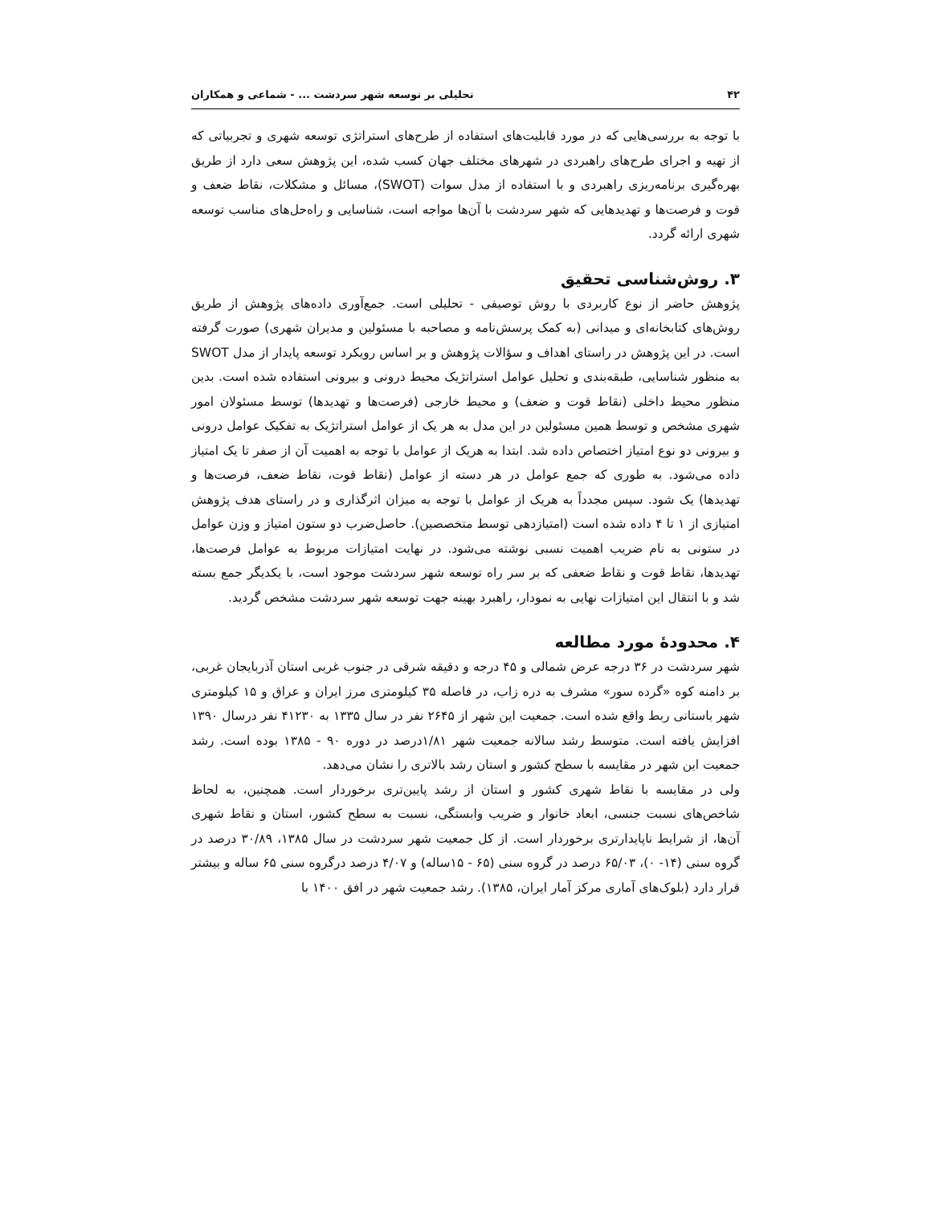۴۲ تحلیلی بر توسعه شهر سردشت ... - شماعی و همکاران
با توجه به بررسی‌هایی که در مورد قابلیت‌های استفاده از طرح‌های استراتژی توسعه شهری و تجربیاتی که از تهیه و اجرای طرح‌های راهبردی در شهرهای مختلف جهان کسب شده، این پژوهش سعی دارد از طریق بهره‌گیری برنامه‌ریزی راهبردی و با استفاده از مدل سوات (SWOT)، مسائل و مشکلات، نقاط ضعف و قوت و فرصت‌ها و تهدیدهایی که شهر سردشت با آن‌ها مواجه است، شناسایی و راه‌حل‌های مناسب توسعه شهری ارائه گردد.
۳. روش‌شناسی تحقیق
پژوهش حاضر از نوع کاربردی با روش توصیفی - تحلیلی است. جمع‌آوری داده‌های پژوهش از طریق روش‌های کتابخانه‌ای و میدانی (به کمک پرسش‌نامه و مصاحبه با مسئولین و مدیران شهری) صورت گرفته است. در این پژوهش در راستای اهداف و سؤالات پژوهش و بر اساس رویکرد توسعه پایدار از مدل SWOT به منظور شناسایی، طبقه‌بندی و تحلیل عوامل استراتژیک محیط درونی و بیرونی استفاده شده است. بدین منظور محیط داخلی (نقاط قوت و ضعف) و محیط خارجی (فرصت‌ها و تهدیدها) توسط مسئولان امور شهری مشخص و توسط همین مسئولین در این مدل به هر یک از عوامل استراتژیک به تفکیک عوامل درونی و بیرونی دو نوع امتیاز اختصاص داده شد. ابتدا به هریک از عوامل با توجه به اهمیت آن از صفر تا یک امتیاز داده می‌شود. به طوری که جمع عوامل در هر دسته از عوامل (نقاط قوت، نقاط ضعف، فرصت‌ها و تهدیدها) یک شود. سپس مجدداً به هریک از عوامل با توجه به میزان اثرگذاری و در راستای هدف پژوهش امتیازی از ۱ تا ۴ داده شده است (امتیازدهی توسط متخصصین). حاصل‌ضرب دو ستون امتیاز و وزن عوامل در ستونی به نام ضریب اهمیت نسبی نوشته می‌شود. در نهایت امتیازات مربوط به عوامل فرصت‌ها، تهدیدها، نقاط قوت و نقاط ضعفی که بر سر راه توسعه شهر سردشت موجود است، با یکدیگر جمع بسته شد و با انتقال این امتیازات نهایی به نمودار، راهبرد بهینه جهت توسعه شهر سردشت مشخص گردید.
۴. محدودهٔ مورد مطالعه
شهر سردشت در ۳۶ درجه عرض شمالی و ۴۵ درجه و دقیقه شرقی در جنوب غربی استان آذربایجان غربی، بر دامنه کوه «گرده سور» مشرف به دره زاب، در فاصله ۳۵ کیلومتری مرز ایران و عراق و ۱۵ کیلومتری شهر باستانی ربط واقع شده است. جمعیت این شهر از ۲۶۴۵ نفر در سال ۱۳۳۵ به ۴۱۲۳۰ نفر درسال ۱۳۹۰ افزایش یافته است. متوسط رشد سالانه جمعیت شهر ۱/۸۱درصد در دوره ۹۰ - ۱۳۸۵ بوده است. رشد جمعیت این شهر در مقایسه با سطح کشور و استان رشد بالاتری را نشان می‌دهد.
ولی در مقایسه با نقاط شهری کشور و استان از رشد پایین‌تری برخوردار است. همچنین، به لحاظ شاخص‌های نسبت جنسی، ابعاد خانوار و ضریب وابستگی، نسبت به سطح کشور، استان و نقاط شهری آن‌ها، از شرایط ناپایدارتری برخوردار است. از کل جمعیت شهر سردشت در سال ۱۳۸۵، ۳۰/۸۹ درصد در گروه سنی (۱۴- ۰)، ۶۵/۰۳ درصد در گروه سنی (۶۵ - ۱۵ساله) و ۴/۰۷ درصد درگروه سنی ۶۵ ساله و بیشتر قرار دارد (بلوک‌های آماری مرکز آمار ایران، ۱۳۸۵). رشد جمعیت شهر در افق ۱۴۰۰ با